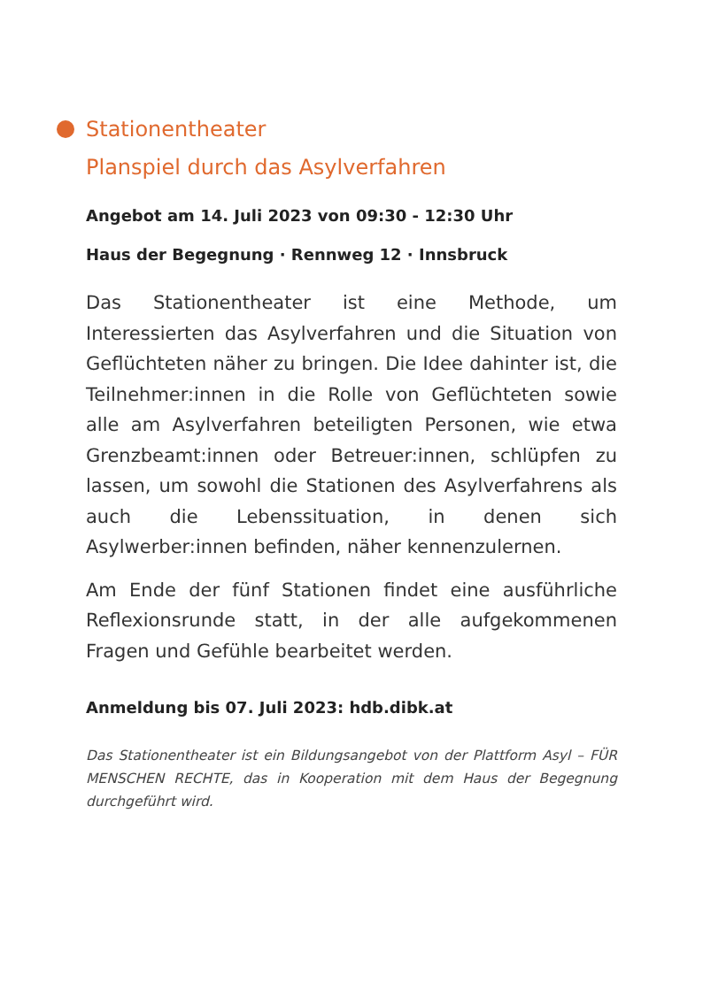Stationentheater
Planspiel durch das Asylverfahren
Angebot am 14. Juli 2023 von 09:30 - 12:30 Uhr
Haus der Begegnung · Rennweg 12 · Innsbruck
Das Stationentheater ist eine Methode, um Interessierten das Asylverfahren und die Situation von Geflüchteten näher zu bringen. Die Idee dahinter ist, die Teilnehmer:innen in die Rolle von Geflüchteten sowie alle am Asylverfahren beteiligten Personen, wie etwa Grenzbeamt:innen oder Betreuer:innen, schlüpfen zu lassen, um sowohl die Stationen des Asylverfahrens als auch die Lebenssituation, in denen sich Asylwerber:innen befinden, näher kennenzulernen.
Am Ende der fünf Stationen findet eine ausführliche Reflexionsrunde statt, in der alle aufgekommenen Fragen und Gefühle bearbeitet werden.
Anmeldung bis 07. Juli 2023: hdb.dibk.at
Das Stationentheater ist ein Bildungsangebot von der Plattform Asyl – FÜR MENSCHEN RECHTE, das in Kooperation mit dem Haus der Begegnung durchgeführt wird.